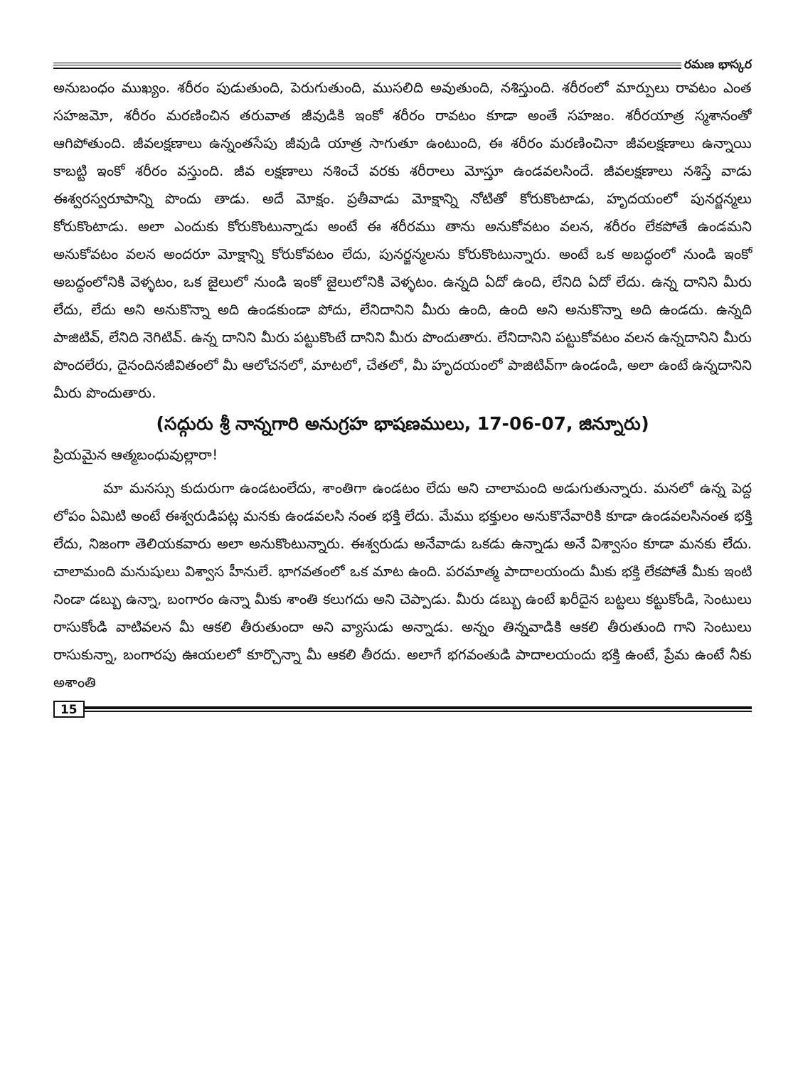రమణ భాస్కర
అనుబంధం ముఖ్యం. శరీరం పుడుతుంది, పెరుగుతుంది, ముసలిది అవుతుంది, నశిస్తుంది. శరీరంలో మార్పులు రావటం ఎంత సహజమో, శరీరం మరణించిన తరువాత జీవుడికి ఇంకో శరీరం రావటం కూడా అంతే సహజం. శరీరయాత్ర స్మశానంతో ఆగిపోతుంది. జీవలక్షణాలు ఉన్నంతసేపు జీవుడి యాత్ర సాగుతూ ఉంటుంది, ఈ శరీరం మరణించినా జీవలక్షణాలు ఉన్నాయి కాబట్టి ఇంకో శరీరం వస్తుంది. జీవ లక్షణాలు నశించే వరకు శరీరాలు మోస్తూ ఉండవలసిందే. జీవలక్షణాలు నశిస్తే వాడు ఈశ్వరస్వరూపాన్ని పొందు తాడు. అదే మోక్షం. ప్రతీవాడు మోక్షాన్ని నోటితో కోరుకొంటాడు, హృదయంలో పునర్జన్మలు కోరుకొంటాడు. అలా ఎందుకు కోరుకొంటున్నాడు అంటే ఈ శరీరము తాను అనుకోవటం వలన, శరీరం లేకపోతే ఉండమని అనుకోవటం వలన అందరూ మోక్షాన్ని కోరుకోవటం లేదు, పునర్జన్మలను కోరుకొంటున్నారు. అంటే ఒక అబద్ధంలో నుండి ఇంకో అబద్ధంలోనికి వెళ్ళటం, ఒక జైలులో నుండి ఇంకో జైలులోనికి వెళ్ళటం. ఉన్నది ఏదో ఉంది, లేనిది ఏదో లేదు. ఉన్న దానిని మీరు లేదు, లేదు అని అనుకొన్నా అది ఉండకుండా పోదు, లేనిదానిని మీరు ఉంది, ఉంది అని అనుకొన్నా అది ఉండదు. ఉన్నది పాజిటివ్, లేనిది నెగిటివ్. ఉన్న దానిని మీరు పట్టుకొంటే దానిని మీరు పొందుతారు. లేనిదానిని పట్టుకోవటం వలన ఉన్నదానిని మీరు పొందలేరు, దైనందినజీవితంలో మీ ఆలోచనలో, మాటలో, చేతలో, మీ హృదయంలో పాజిటివ్‌గా ఉండండి, అలా ఉంటే ఉన్నదానిని మీరు పొందుతారు.
(సద్గురు శ్రీ నాన్నగారి అనుగ్రహ భాషణములు, 17-06-07, జిన్నూరు)
ప్రియమైన ఆత్మబంధువుల్లారా!
మా మనస్సు కుదురుగా ఉండటంలేదు, శాంతిగా ఉండటం లేదు అని చాలామంది అడుగుతున్నారు. మనలో ఉన్న పెద్ద లోపం ఏమిటి అంటే ఈశ్వరుడిపట్ల మనకు ఉండవలసి నంత భక్తి లేదు. మేము భక్తులం అనుకొనేవారికి కూడా ఉండవలసినంత భక్తి లేదు, నిజంగా తెలియకవారు అలా అనుకొంటున్నారు. ఈశ్వరుడు అనేవాడు ఒకడు ఉన్నాడు అనే విశ్వాసం కూడా మనకు లేదు. చాలామంది మనుషులు విశ్వాస హీనులే. భాగవతంలో ఒక మాట ఉంది. పరమాత్మ పాదాలయందు మీకు భక్తి లేకపోతే మీకు ఇంటి నిండా డబ్బు ఉన్నా, బంగారం ఉన్నా మీకు శాంతి కలుగదు అని చెప్పాడు. మీరు డబ్బు ఉంటే ఖరీదైన బట్టలు కట్టుకోండి, సెంటులు రాసుకోండి వాటివలన మీ ఆకలి తీరుతుందా అని వ్యాసుడు అన్నాడు. అన్నం తిన్నవాడికి ఆకలి తీరుతుంది గాని సెంటులు రాసుకున్నా, బంగారపు ఊయలలో కూర్చొన్నా మీ ఆకలి తీరదు. అలాగే భగవంతుడి పాదాలయందు భక్తి ఉంటే, ప్రేమ ఉంటే నీకు అశాంతి
15